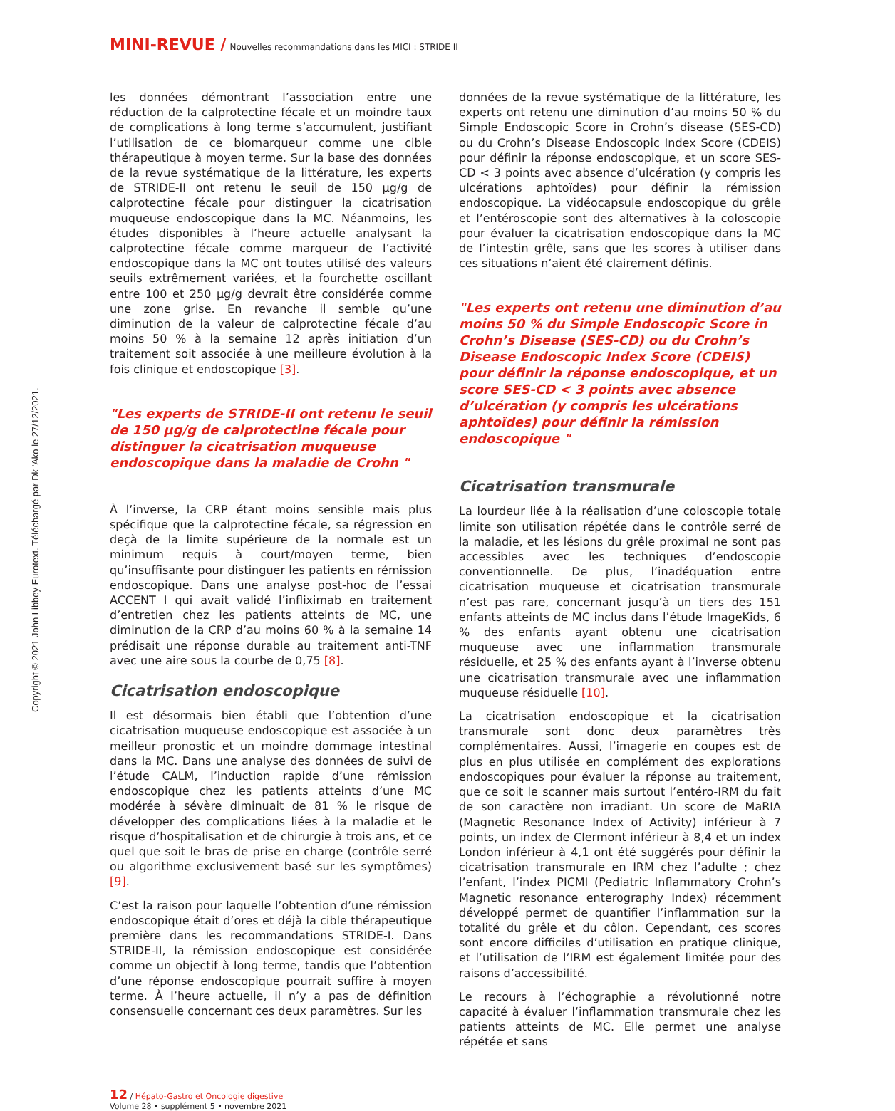Copyright © 2021 John Libbey Eurotext. Téléchargé par Dk 'Ako le 27/12/2021.
MINI-REVUE / Nouvelles recommandations dans les MICI : STRIDE II
les données démontrant l’association entre une réduction de la calprotectine fécale et un moindre taux de complications à long terme s’accumulent, justifiant l’utilisation de ce biomarqueur comme une cible thérapeutique à moyen terme. Sur la base des données de la revue systématique de la littérature, les experts de STRIDE-II ont retenu le seuil de 150 µg/g de calprotectine fécale pour distinguer la cicatrisation muqueuse endoscopique dans la MC. Néanmoins, les études disponibles à l’heure actuelle analysant la calprotectine fécale comme marqueur de l’activité endoscopique dans la MC ont toutes utilisé des valeurs seuils extrêmement variées, et la fourchette oscillant entre 100 et 250 µg/g devrait être considérée comme une zone grise. En revanche il semble qu’une diminution de la valeur de calprotectine fécale d’au moins 50 % à la semaine 12 après initiation d’un traitement soit associée à une meilleure évolution à la fois clinique et endoscopique [3].
"Les experts de STRIDE-II ont retenu le seuil de 150 µg/g de calprotectine fécale pour distinguer la cicatrisation muqueuse endoscopique dans la maladie de Crohn "
À l’inverse, la CRP étant moins sensible mais plus spécifique que la calprotectine fécale, sa régression en deçà de la limite supérieure de la normale est un minimum requis à court/moyen terme, bien qu’insuffisante pour distinguer les patients en rémission endoscopique. Dans une analyse post-hoc de l’essai ACCENT I qui avait validé l’infliximab en traitement d’entretien chez les patients atteints de MC, une diminution de la CRP d’au moins 60 % à la semaine 14 prédisait une réponse durable au traitement anti-TNF avec une aire sous la courbe de 0,75 [8].
Cicatrisation endoscopique
Il est désormais bien établi que l’obtention d’une cicatrisation muqueuse endoscopique est associée à un meilleur pronostic et un moindre dommage intestinal dans la MC. Dans une analyse des données de suivi de l’étude CALM, l’induction rapide d’une rémission endoscopique chez les patients atteints d’une MC modérée à sévère diminuait de 81 % le risque de développer des complications liées à la maladie et le risque d’hospitalisation et de chirurgie à trois ans, et ce quel que soit le bras de prise en charge (contrôle serré ou algorithme exclusivement basé sur les symptômes) [9].
C’est la raison pour laquelle l’obtention d’une rémission endoscopique était d’ores et déjà la cible thérapeutique première dans les recommandations STRIDE-I. Dans STRIDE-II, la rémission endoscopique est considérée comme un objectif à long terme, tandis que l’obtention d’une réponse endoscopique pourrait suffire à moyen terme. À l’heure actuelle, il n’y a pas de définition consensuelle concernant ces deux paramètres. Sur les
données de la revue systématique de la littérature, les experts ont retenu une diminution d’au moins 50 % du Simple Endoscopic Score in Crohn’s disease (SES-CD) ou du Crohn’s Disease Endoscopic Index Score (CDEIS) pour définir la réponse endoscopique, et un score SES-CD < 3 points avec absence d’ulcération (y compris les ulcérations aphtoïdes) pour définir la rémission endoscopique. La vidéocapsule endoscopique du grêle et l’entéroscopie sont des alternatives à la coloscopie pour évaluer la cicatrisation endoscopique dans la MC de l’intestin grêle, sans que les scores à utiliser dans ces situations n’aient été clairement définis.
"Les experts ont retenu une diminution d’au moins 50 % du Simple Endoscopic Score in Crohn’s Disease (SES-CD) ou du Crohn’s Disease Endoscopic Index Score (CDEIS) pour définir la réponse endoscopique, et un score SES-CD < 3 points avec absence d’ulcération (y compris les ulcérations aphtoïdes) pour définir la rémission endoscopique "
Cicatrisation transmurale
La lourdeur liée à la réalisation d’une coloscopie totale limite son utilisation répétée dans le contrôle serré de la maladie, et les lésions du grêle proximal ne sont pas accessibles avec les techniques d’endoscopie conventionnelle. De plus, l’inadéquation entre cicatrisation muqueuse et cicatrisation transmurale n’est pas rare, concernant jusqu’à un tiers des 151 enfants atteints de MC inclus dans l’étude ImageKids, 6 % des enfants ayant obtenu une cicatrisation muqueuse avec une inflammation transmurale résiduelle, et 25 % des enfants ayant à l’inverse obtenu une cicatrisation transmurale avec une inflammation muqueuse résiduelle [10].
La cicatrisation endoscopique et la cicatrisation transmurale sont donc deux paramètres très complémentaires. Aussi, l’imagerie en coupes est de plus en plus utilisée en complément des explorations endoscopiques pour évaluer la réponse au traitement, que ce soit le scanner mais surtout l’entéro-IRM du fait de son caractère non irradiant. Un score de MaRIA (Magnetic Resonance Index of Activity) inférieur à 7 points, un index de Clermont inférieur à 8,4 et un index London inférieur à 4,1 ont été suggérés pour définir la cicatrisation transmurale en IRM chez l’adulte ; chez l’enfant, l’index PICMI (Pediatric Inflammatory Crohn’s Magnetic resonance enterography Index) récemment développé permet de quantifier l’inflammation sur la totalité du grêle et du côlon. Cependant, ces scores sont encore difficiles d’utilisation en pratique clinique, et l’utilisation de l’IRM est également limitée pour des raisons d’accessibilité.
Le recours à l’échographie a révolutionné notre capacité à évaluer l’inflammation transmurale chez les patients atteints de MC. Elle permet une analyse répétée et sans
12 / Hépato-Gastro et Oncologie digestive
Volume 28 • supplément 5 • novembre 2021